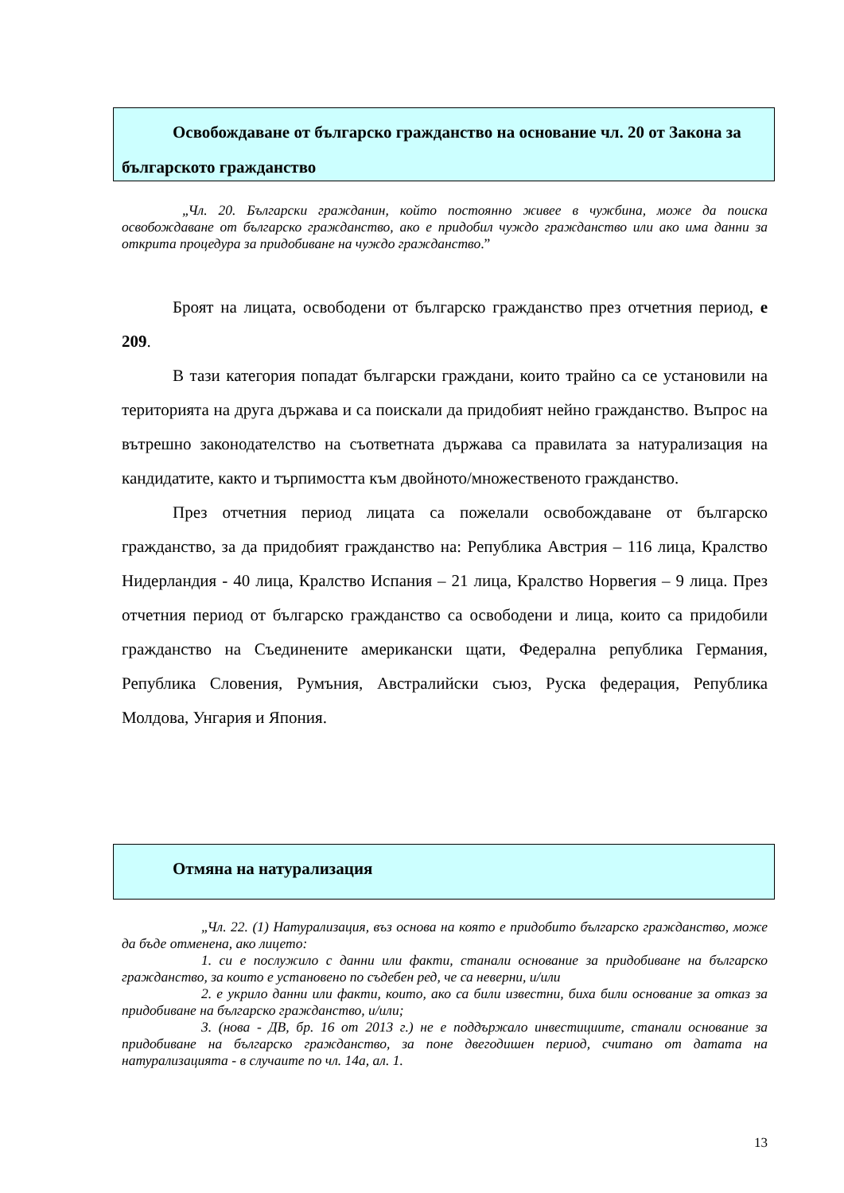Освобождаване от българско гражданство на основание чл. 20 от Закона за българското гражданство
„Чл. 20. Български гражданин, който постоянно живее в чужбина, може да поиска освобождаване от българско гражданство, ако е придобил чуждо гражданство или ако има данни за открита процедура за придобиване на чуждо гражданство.”
Броят на лицата, освободени от българско гражданство през отчетния период, е 209.
В тази категория попадат български граждани, които трайно са се установили на територията на друга държава и са поискали да придобият нейно гражданство. Въпрос на вътрешно законодателство на съответната държава са правилата за натурализация на кандидатите, както и търпимостта към двойното/множественото гражданство.
През отчетния период лицата са пожелали освобождаване от българско гражданство, за да придобият гражданство на: Република Австрия – 116 лица, Кралство Нидерландия - 40 лица, Кралство Испания – 21 лица, Кралство Норвегия – 9 лица. През отчетния период от българско гражданство са освободени и лица, които са придобили гражданство на Съединените американски щати, Федерална република Германия, Република Словения, Румъния, Австралийски съюз, Руска федерация, Република Молдова, Унгария и Япония.
Отмяна на натурализация
„Чл. 22. (1) Натурализация, въз основа на която е придобито българско гражданство, може да бъде отменена, ако лицето:
1. си е послужило с данни или факти, станали основание за придобиване на българско гражданство, за които е установено по съдебен ред, че са неверни, и/или
2. е укрило данни или факти, които, ако са били известни, биха били основание за отказ за придобиване на българско гражданство, и/или;
3. (нова - ДВ, бр. 16 от 2013 г.) не е поддържало инвестициите, станали основание за придобиване на българско гражданство, за поне двегодишен период, считано от датата на натурализацията - в случаите по чл. 14а, ал. 1.
13